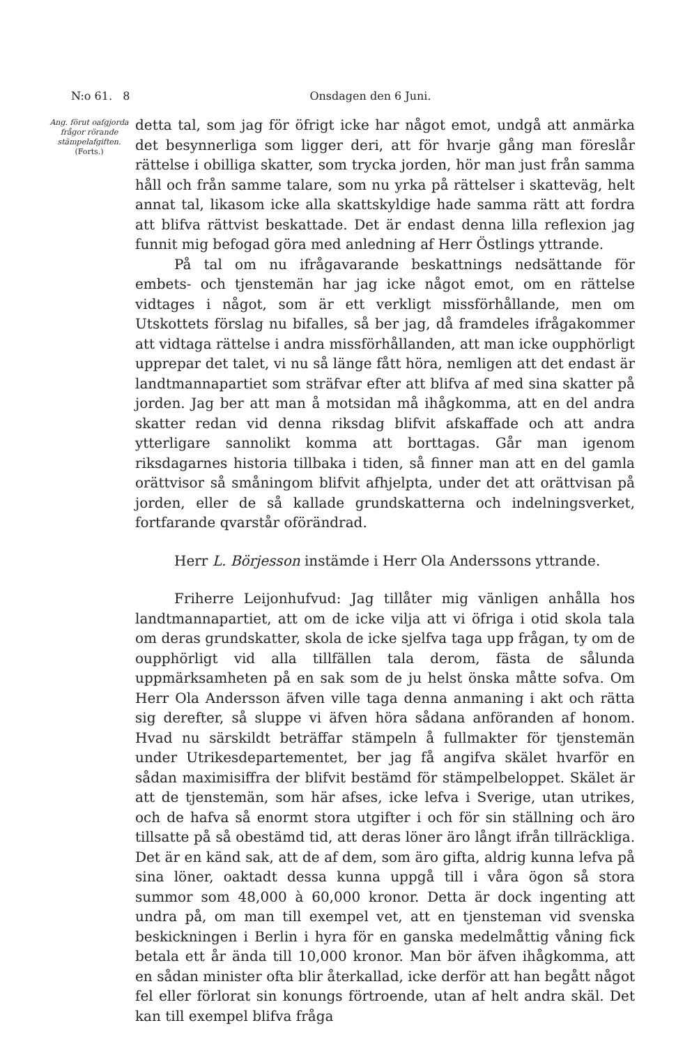N:o 61. 8 Onsdagen den 6 Juni.
Ang. förut oafgjorda frågor rörande stämpelafgiften.
(Forts.)
detta tal, som jag för öfrigt icke har något emot, undgå att anmärka det besynnerliga som ligger deri, att för hvarje gång man föreslår rättelse i obilliga skatter, som trycka jorden, hör man just från samma håll och från samme talare, som nu yrka på rättelser i skatteväg, helt annat tal, likasom icke alla skattskyldige hade samma rätt att fordra att blifva rättvist beskattade. Det är endast denna lilla reflexion jag funnit mig befogad göra med anledning af Herr Östlings yttrande.
På tal om nu ifrågavarande beskattnings nedsättande för embets- och tjenstemän har jag icke något emot, om en rättelse vidtages i något, som är ett verkligt missförhållande, men om Utskottets förslag nu bifalles, så ber jag, då framdeles ifrågakommer att vidtaga rättelse i andra missförhållanden, att man icke oupphörligt upprepar det talet, vi nu så länge fått höra, nemligen att det endast är landtmannapartiet som sträfvar efter att blifva af med sina skatter på jorden. Jag ber att man å motsidan må ihågkomma, att en del andra skatter redan vid denna riksdag blifvit afskaffade och att andra ytterligare sannolikt komma att borttagas. Går man igenom riksdagarnes historia tillbaka i tiden, så finner man att en del gamla orättvisor så småningom blifvit afhjelpta, under det att orättvisan på jorden, eller de så kallade grundskatterna och indelningsverket, fortfarande qvarstår oförändrad.
Herr L. Börjesson instämde i Herr Ola Anderssons yttrande.
Friherre Leijonhufvud: Jag tillåter mig vänligen anhålla hos landtmannapartiet, att om de icke vilja att vi öfriga i otid skola tala om deras grundskatter, skola de icke sjelfva taga upp frågan, ty om de oupphörligt vid alla tillfällen tala derom, fästa de sålunda uppmärksamheten på en sak som de ju helst önska måtte sofva. Om Herr Ola Andersson äfven ville taga denna anmaning i akt och rätta sig derefter, så sluppe vi äfven höra sådana anföranden af honom. Hvad nu särskildt beträffar stämpeln å fullmakter för tjenstemän under Utrikesdepartementet, ber jag få angifva skälet hvarför en sådan maximisiffra der blifvit bestämd för stämpelbeloppet. Skälet är att de tjenstemän, som här afses, icke lefva i Sverige, utan utrikes, och de hafva så enormt stora utgifter i och för sin ställning och äro tillsatte på så obestämd tid, att deras löner äro långt ifrån tillräckliga. Det är en känd sak, att de af dem, som äro gifta, aldrig kunna lefva på sina löner, oaktadt dessa kunna uppgå till i våra ögon så stora summor som 48,000 à 60,000 kronor. Detta är dock ingenting att undra på, om man till exempel vet, att en tjensteman vid svenska beskickningen i Berlin i hyra för en ganska medelmåttig våning fick betala ett år ända till 10,000 kronor. Man bör äfven ihågkomma, att en sådan minister ofta blir återkallad, icke derför att han begått något fel eller förlorat sin konungs förtroende, utan af helt andra skäl. Det kan till exempel blifva fråga